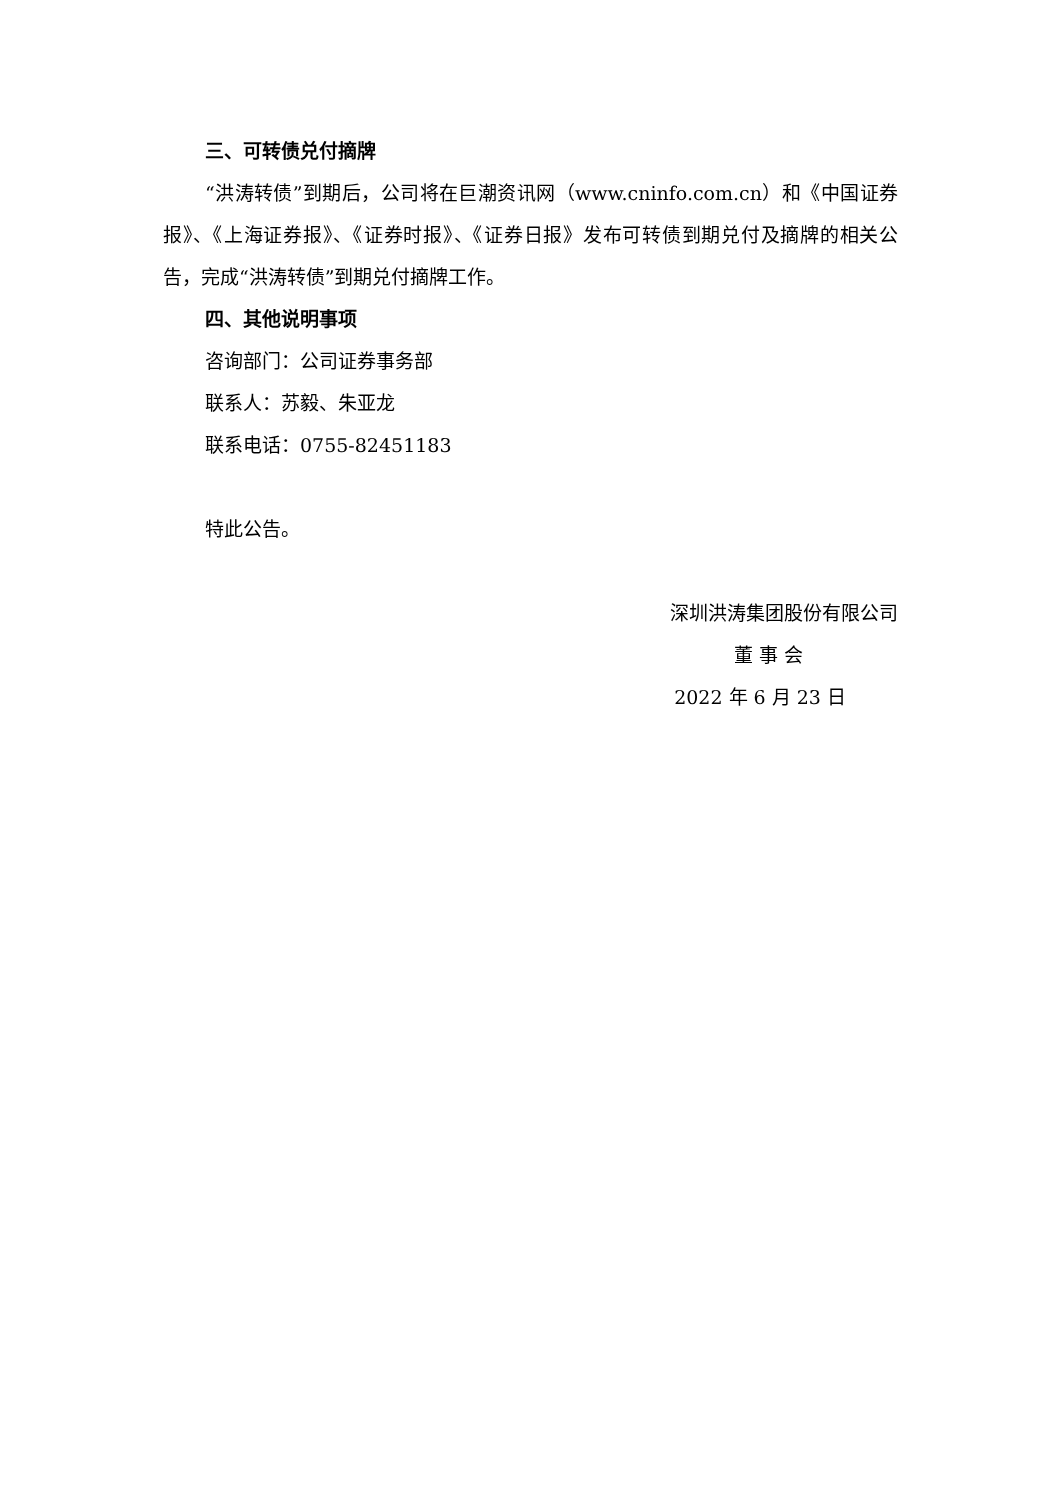三、可转债兑付摘牌
“洪涛转债”到期后，公司将在巨潮资讯网（www.cninfo.com.cn）和《中国证券报》、《上海证券报》、《证券时报》、《证券日报》发布可转债到期兑付及摘牌的相关公告，完成“洪涛转债”到期兑付摘牌工作。
四、其他说明事项
咨询部门：公司证券事务部
联系人：苏毅、朱亚龙
联系电话：0755-82451183
特此公告。
深圳洪涛集团股份有限公司
董 事 会
2022 年 6 月 23 日